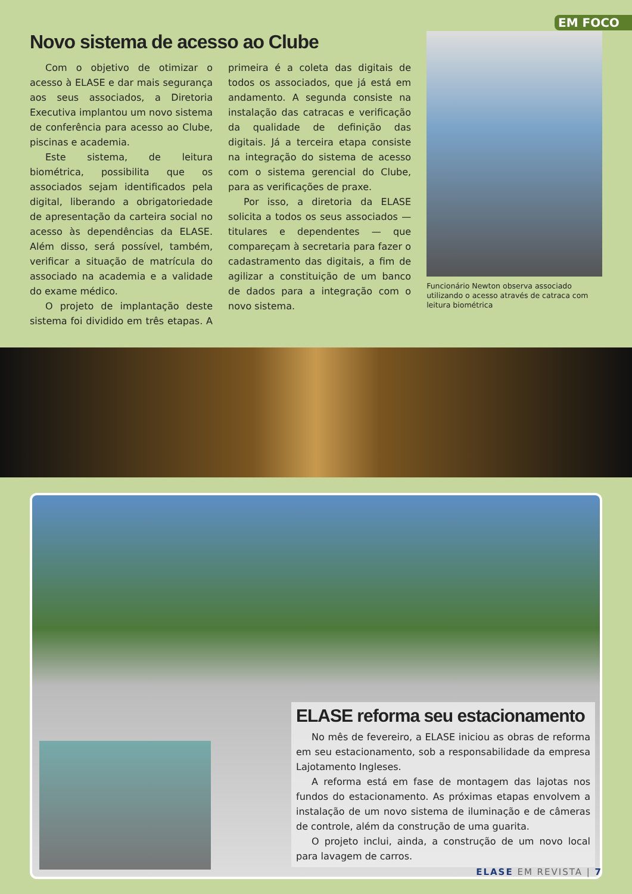EM FOCO
Novo sistema de acesso ao Clube
Com o objetivo de otimizar o acesso à ELASE e dar mais segurança aos seus associados, a Diretoria Executiva implantou um novo sistema de conferência para acesso ao Clube, piscinas e academia.
Este sistema, de leitura biométrica, possibilita que os associados sejam identificados pela digital, liberando a obrigatoriedade de apresentação da carteira social no acesso às dependências da ELASE. Além disso, será possível, também, verificar a situação de matrícula do associado na academia e a validade do exame médico.
O projeto de implantação deste sistema foi dividido em três etapas. A primeira é a coleta das digitais de todos os associados, que já está em andamento. A segunda consiste na instalação das catracas e verificação da qualidade de definição das digitais. Já a terceira etapa consiste na integração do sistema de acesso com o sistema gerencial do Clube, para as verificações de praxe.
Por isso, a diretoria da ELASE solicita a todos os seus associados — titulares e dependentes — que compareçam à secretaria para fazer o cadastramento das digitais, a fim de agilizar a constituição de um banco de dados para a integração com o novo sistema.
Funcionário Newton observa associado utilizando o acesso através de catraca com leitura biométrica
ELASE reforma seu estacionamento
No mês de fevereiro, a ELASE iniciou as obras de reforma em seu estacionamento, sob a responsabilidade da empresa Lajotamento Ingleses.
A reforma está em fase de montagem das lajotas nos fundos do estacionamento. As próximas etapas envolvem a instalação de um novo sistema de iluminação e de câmeras de controle, além da construção de uma guarita.
O projeto inclui, ainda, a construção de um novo local para lavagem de carros.
ELASE EM REVISTA | 7